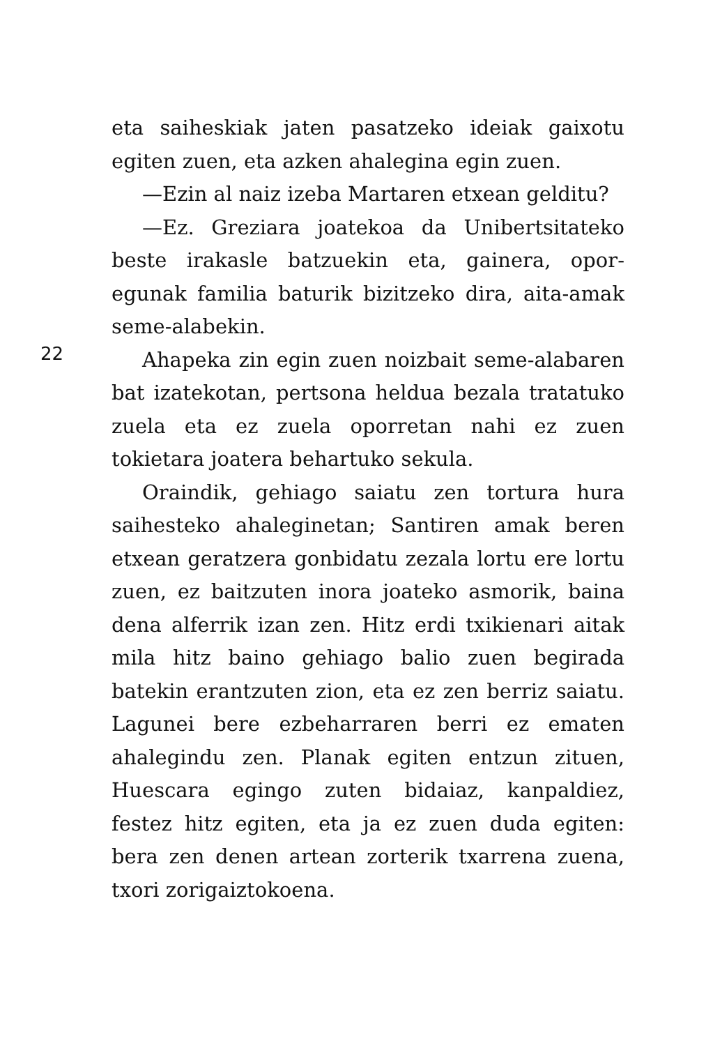eta saiheskiak jaten pasatzeko ideiak gaixotu egiten zuen, eta azken ahalegina egin zuen.
—Ezin al naiz izeba Martaren etxean gelditu?
—Ez. Greziara joatekoa da Unibertsitateko beste irakasle batzuekin eta, gainera, opor-egunak familia baturik bizitzeko dira, aita-amak seme-alabekin.
Ahapeka zin egin zuen noizbait seme-alabaren bat izatekotan, pertsona heldua bezala tratatuko zuela eta ez zuela oporretan nahi ez zuen tokietara joatera behartuko sekula.
Oraindik, gehiago saiatu zen tortura hura saihesteko ahaleginetan; Santiren amak beren etxean geratzera gonbidatu zezala lortu ere lortu zuen, ez baitzuten inora joateko asmorik, baina dena alferrik izan zen. Hitz erdi txikienari aitak mila hitz baino gehiago balio zuen begirada batekin erantzuten zion, eta ez zen berriz saiatu. Lagunei bere ezbeharraren berri ez ematen ahalegindu zen. Planak egiten entzun zituen, Huescara egingo zuten bidaiaz, kanpaldiez, festez hitz egiten, eta ja ez zuen duda egiten: bera zen denen artean zorterik txarrena zuena, txori zorigaiztokoena.
22